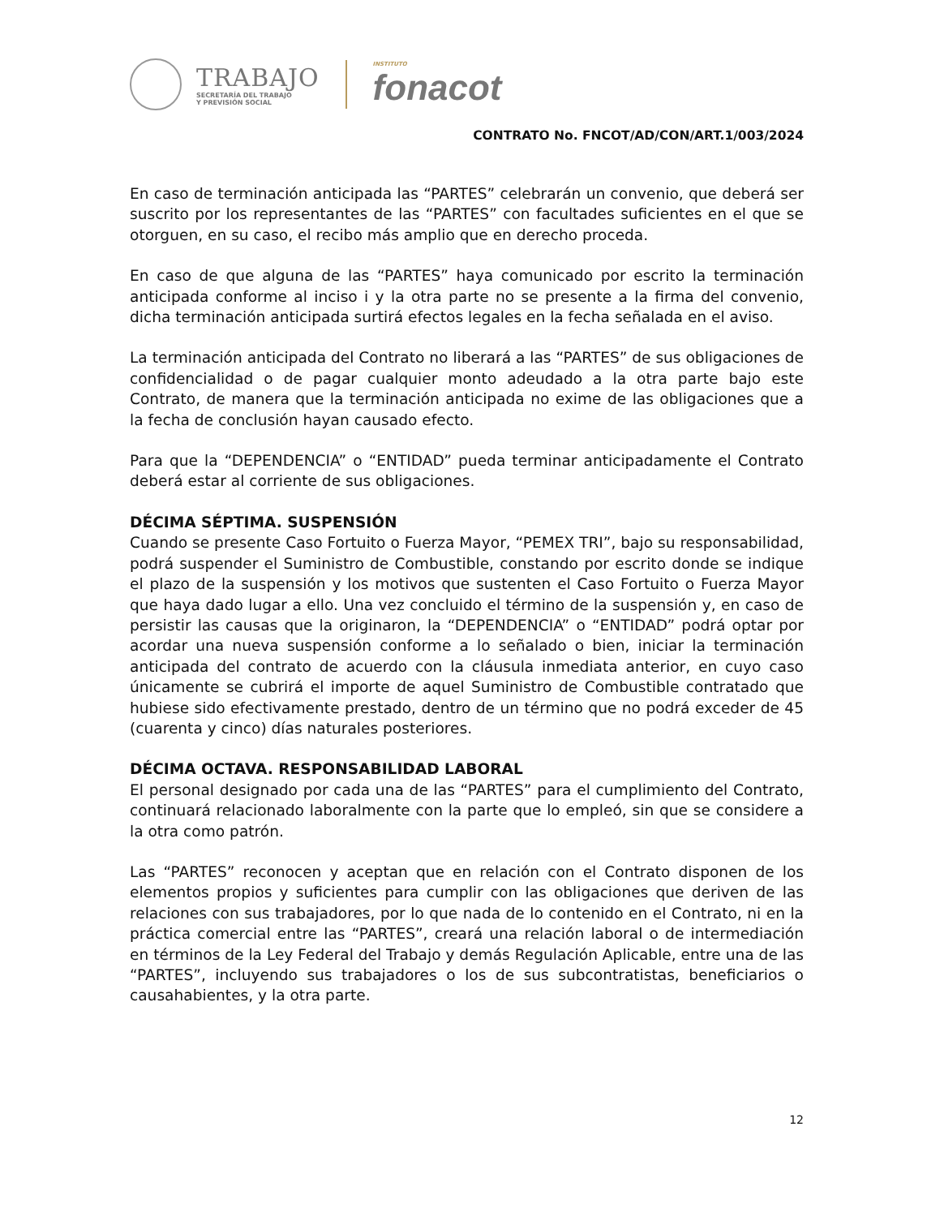TRABAJO
SECRETARÍA DEL TRABAJO
Y PREVISIÓN SOCIAL
INSTITUTO
fonacot
CONTRATO No. FNCOT/AD/CON/ART.1/003/2024
En caso de terminación anticipada las “PARTES” celebrarán un convenio, que deberá ser suscrito por los representantes de las “PARTES” con facultades suficientes en el que se otorguen, en su caso, el recibo más amplio que en derecho proceda.
En caso de que alguna de las “PARTES” haya comunicado por escrito la terminación anticipada conforme al inciso i y la otra parte no se presente a la firma del convenio, dicha terminación anticipada surtirá efectos legales en la fecha señalada en el aviso.
La terminación anticipada del Contrato no liberará a las “PARTES” de sus obligaciones de confidencialidad o de pagar cualquier monto adeudado a la otra parte bajo este Contrato, de manera que la terminación anticipada no exime de las obligaciones que a la fecha de conclusión hayan causado efecto.
Para que la “DEPENDENCIA” o “ENTIDAD” pueda terminar anticipadamente el Contrato deberá estar al corriente de sus obligaciones.
DÉCIMA SÉPTIMA. SUSPENSIÓN
Cuando se presente Caso Fortuito o Fuerza Mayor, “PEMEX TRI”, bajo su responsabilidad, podrá suspender el Suministro de Combustible, constando por escrito donde se indique el plazo de la suspensión y los motivos que sustenten el Caso Fortuito o Fuerza Mayor que haya dado lugar a ello. Una vez concluido el término de la suspensión y, en caso de persistir las causas que la originaron, la “DEPENDENCIA” o “ENTIDAD” podrá optar por acordar una nueva suspensión conforme a lo señalado o bien, iniciar la terminación anticipada del contrato de acuerdo con la cláusula inmediata anterior, en cuyo caso únicamente se cubrirá el importe de aquel Suministro de Combustible contratado que hubiese sido efectivamente prestado, dentro de un término que no podrá exceder de 45 (cuarenta y cinco) días naturales posteriores.
DÉCIMA OCTAVA. RESPONSABILIDAD LABORAL
El personal designado por cada una de las “PARTES” para el cumplimiento del Contrato, continuará relacionado laboralmente con la parte que lo empleó, sin que se considere a la otra como patrón.
Las “PARTES” reconocen y aceptan que en relación con el Contrato disponen de los elementos propios y suficientes para cumplir con las obligaciones que deriven de las relaciones con sus trabajadores, por lo que nada de lo contenido en el Contrato, ni en la práctica comercial entre las “PARTES”, creará una relación laboral o de intermediación en términos de la Ley Federal del Trabajo y demás Regulación Aplicable, entre una de las “PARTES”, incluyendo sus trabajadores o los de sus subcontratistas, beneficiarios o causahabientes, y la otra parte.
12